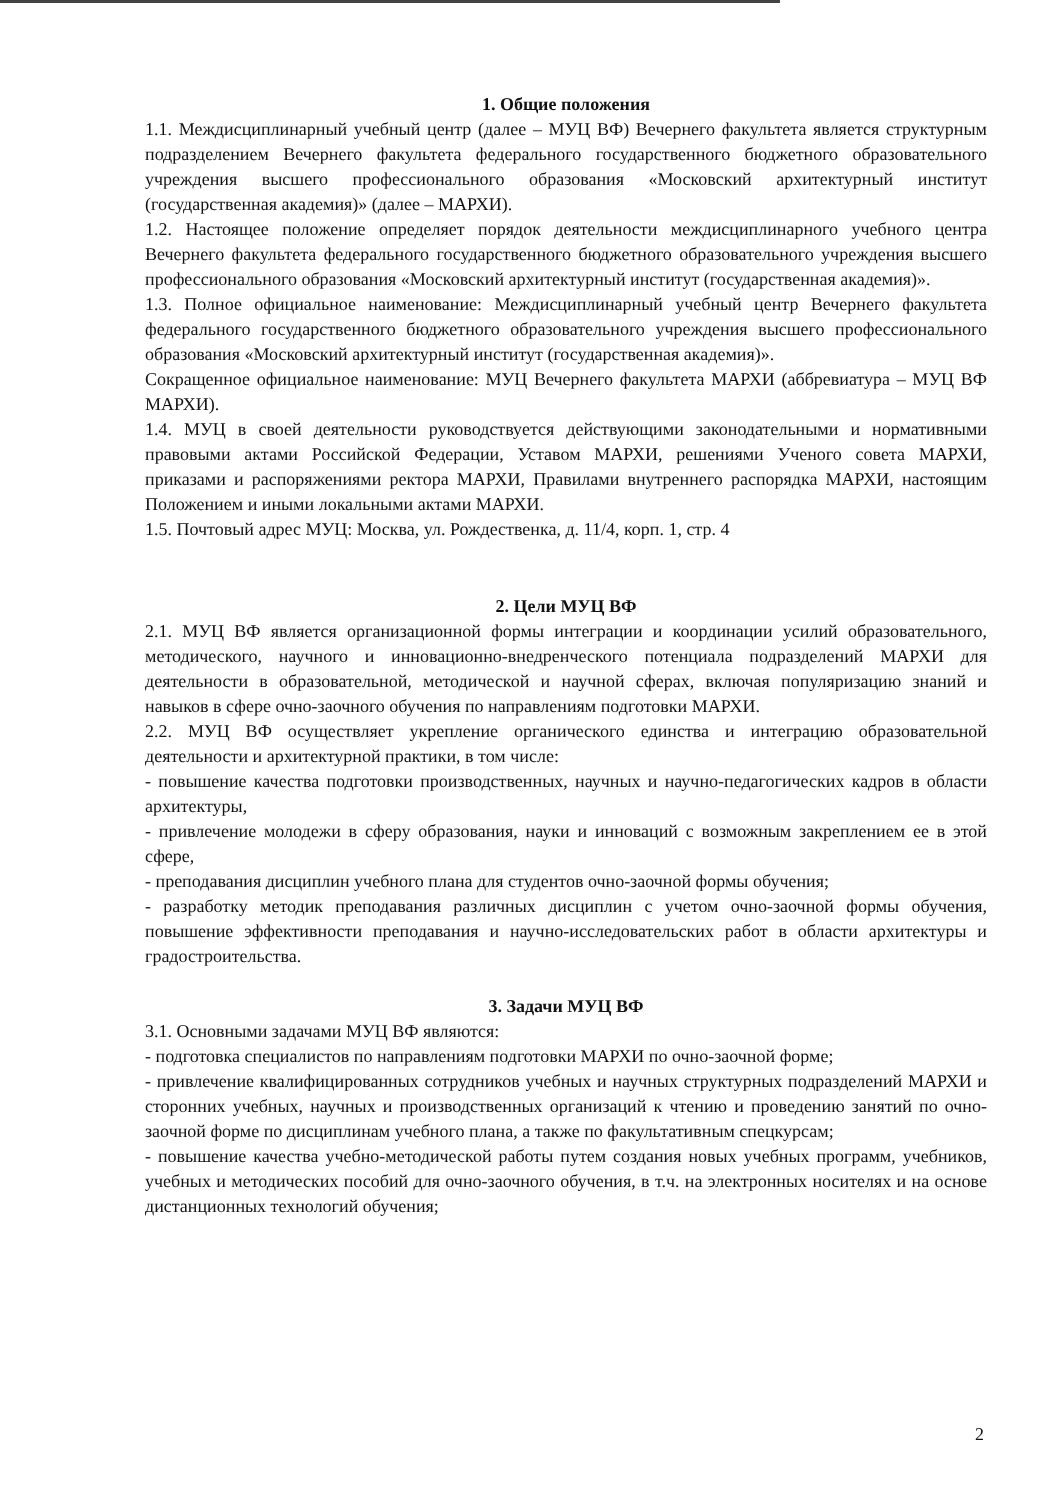1. Общие положения
1.1. Междисциплинарный учебный центр (далее – МУЦ ВФ) Вечернего факультета является структурным подразделением Вечернего факультета федерального государственного бюджетного образовательного учреждения высшего профессионального образования «Московский архитектурный институт (государственная академия)» (далее – МАРХИ).
1.2. Настоящее положение определяет порядок деятельности междисциплинарного учебного центра Вечернего факультета федерального государственного бюджетного образовательного учреждения высшего профессионального образования «Московский архитектурный институт (государственная академия)».
1.3. Полное официальное наименование: Междисциплинарный учебный центр Вечернего факультета федерального государственного бюджетного образовательного учреждения высшего профессионального образования «Московский архитектурный институт (государственная академия)».
Сокращенное официальное наименование: МУЦ Вечернего факультета МАРХИ (аббревиатура – МУЦ ВФ МАРХИ).
1.4. МУЦ в своей деятельности руководствуется действующими законодательными и нормативными правовыми актами Российской Федерации, Уставом МАРХИ, решениями Ученого совета МАРХИ, приказами и распоряжениями ректора МАРХИ, Правилами внутреннего распорядка МАРХИ, настоящим Положением и иными локальными актами МАРХИ.
1.5. Почтовый адрес МУЦ: Москва, ул. Рождественка, д. 11/4, корп. 1, стр. 4
2. Цели МУЦ ВФ
2.1. МУЦ ВФ является организационной формы интеграции и координации усилий образовательного, методического, научного и инновационно-внедренческого потенциала подразделений МАРХИ для деятельности в образовательной, методической и научной сферах, включая популяризацию знаний и навыков в сфере очно-заочного обучения по направлениям подготовки МАРХИ.
2.2. МУЦ ВФ осуществляет укрепление органического единства и интеграцию образовательной деятельности и архитектурной практики, в том числе:
- повышение качества подготовки производственных, научных и научно-педагогических кадров в области архитектуры,
- привлечение молодежи в сферу образования, науки и инноваций с возможным закреплением ее в этой сфере,
- преподавания дисциплин учебного плана для студентов очно-заочной формы обучения;
- разработку методик преподавания различных дисциплин с учетом очно-заочной формы обучения, повышение эффективности преподавания и научно-исследовательских работ в области архитектуры и градостроительства.
3. Задачи МУЦ ВФ
3.1. Основными задачами МУЦ ВФ являются:
- подготовка специалистов по направлениям подготовки МАРХИ по очно-заочной форме;
- привлечение квалифицированных сотрудников учебных и научных структурных подразделений МАРХИ и сторонних учебных, научных и производственных организаций к чтению и проведению занятий по очно-заочной форме по дисциплинам учебного плана, а также по факультативным спецкурсам;
- повышение качества учебно-методической работы путем создания новых учебных программ, учебников, учебных и методических пособий для очно-заочного обучения, в т.ч. на электронных носителях и на основе дистанционных технологий обучения;
2